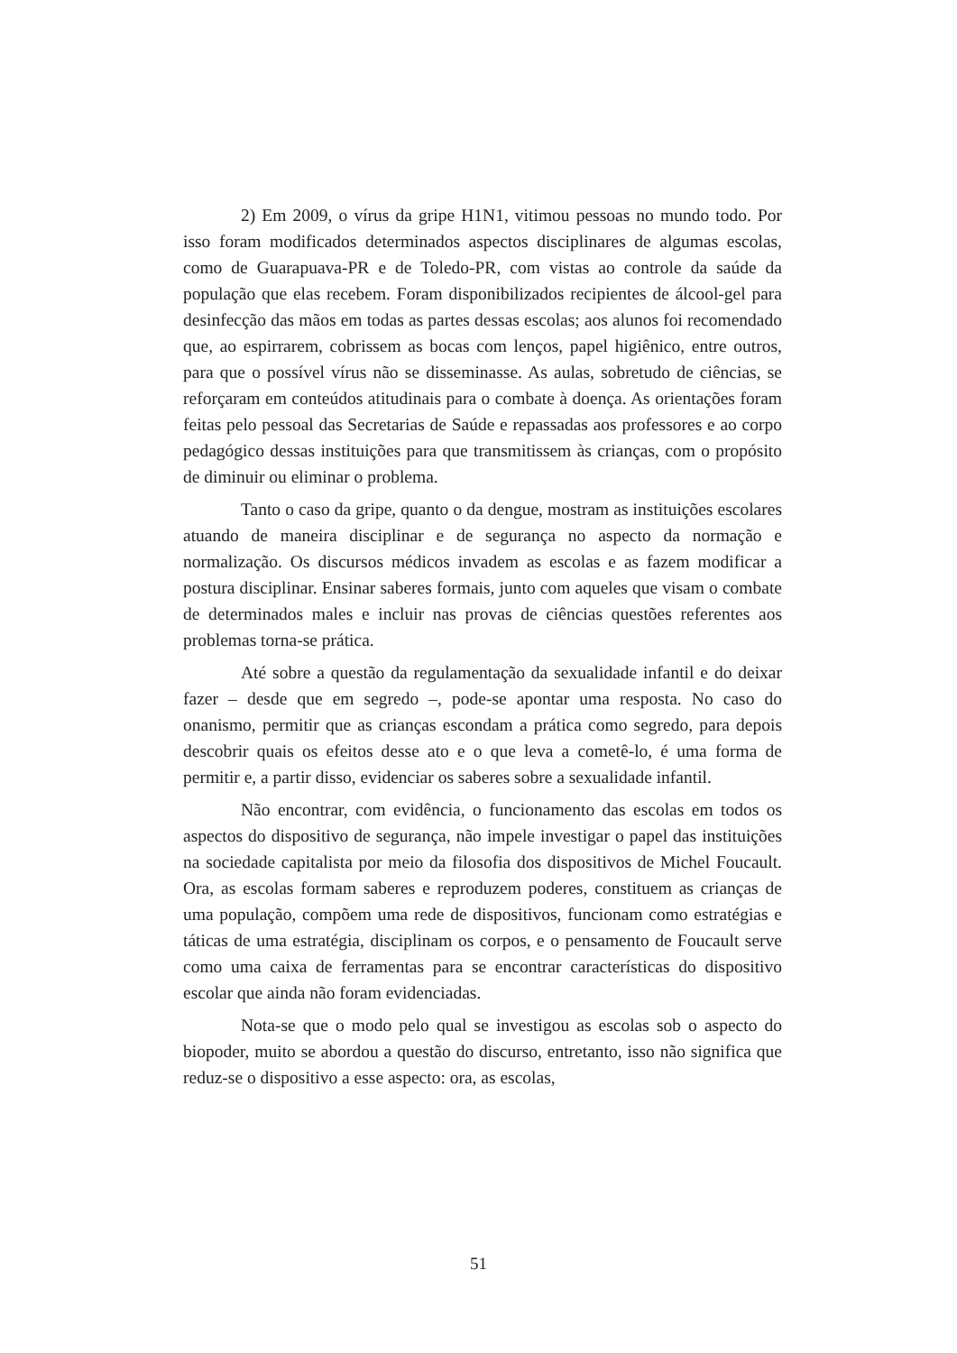2) Em 2009, o vírus da gripe H1N1, vitimou pessoas no mundo todo. Por isso foram modificados determinados aspectos disciplinares de algumas escolas, como de Guarapuava-PR e de Toledo-PR, com vistas ao controle da saúde da população que elas recebem. Foram disponibilizados recipientes de álcool-gel para desinfecção das mãos em todas as partes dessas escolas; aos alunos foi recomendado que, ao espirrarem, cobrissem as bocas com lenços, papel higiênico, entre outros, para que o possível vírus não se disseminasse. As aulas, sobretudo de ciências, se reforçaram em conteúdos atitudinais para o combate à doença. As orientações foram feitas pelo pessoal das Secretarias de Saúde e repassadas aos professores e ao corpo pedagógico dessas instituições para que transmitissem às crianças, com o propósito de diminuir ou eliminar o problema.
Tanto o caso da gripe, quanto o da dengue, mostram as instituições escolares atuando de maneira disciplinar e de segurança no aspecto da normação e normalização. Os discursos médicos invadem as escolas e as fazem modificar a postura disciplinar. Ensinar saberes formais, junto com aqueles que visam o combate de determinados males e incluir nas provas de ciências questões referentes aos problemas torna-se prática.
Até sobre a questão da regulamentação da sexualidade infantil e do deixar fazer – desde que em segredo –, pode-se apontar uma resposta. No caso do onanismo, permitir que as crianças escondam a prática como segredo, para depois descobrir quais os efeitos desse ato e o que leva a cometê-lo, é uma forma de permitir e, a partir disso, evidenciar os saberes sobre a sexualidade infantil.
Não encontrar, com evidência, o funcionamento das escolas em todos os aspectos do dispositivo de segurança, não impele investigar o papel das instituições na sociedade capitalista por meio da filosofia dos dispositivos de Michel Foucault. Ora, as escolas formam saberes e reproduzem poderes, constituem as crianças de uma população, compõem uma rede de dispositivos, funcionam como estratégias e táticas de uma estratégia, disciplinam os corpos, e o pensamento de Foucault serve como uma caixa de ferramentas para se encontrar características do dispositivo escolar que ainda não foram evidenciadas.
Nota-se que o modo pelo qual se investigou as escolas sob o aspecto do biopoder, muito se abordou a questão do discurso, entretanto, isso não significa que reduz-se o dispositivo a esse aspecto: ora, as escolas,
51